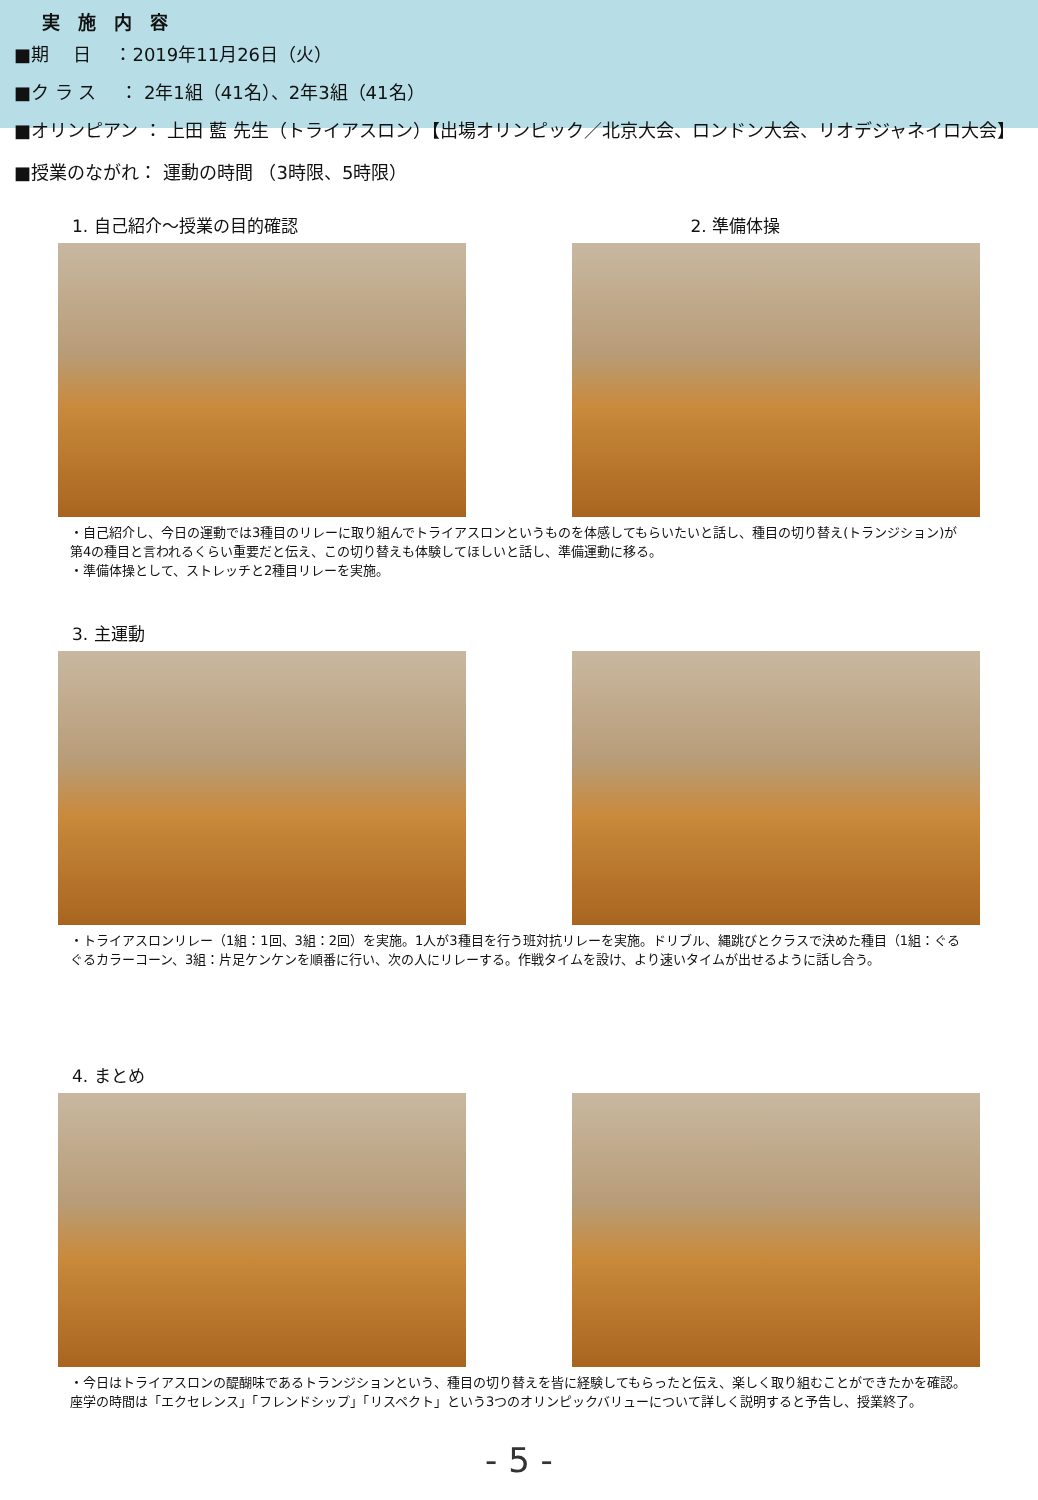実　施　内　容
■期　 日　 ：2019年11月26日（火）
■ク ラ ス　 ： 2年1組（41名）、2年3組（41名）
■オリンピアン ： 上田 藍 先生（トライアスロン）【出場オリンピック／北京大会、ロンドン大会、リオデジャネイロ大会】
■授業のながれ： 運動の時間 （3時限、5時限）
1. 自己紹介～授業の目的確認 2. 準備体操
・自己紹介し、今日の運動では3種目のリレーに取り組んでトライアスロンというものを体感してもらいたいと話し、種目の切り替え(トランジション)が第4の種目と言われるくらい重要だと伝え、この切り替えも体験してほしいと話し、準備運動に移る。
・準備体操として、ストレッチと2種目リレーを実施。
3. 主運動
・トライアスロンリレー（1組：1回、3組：2回）を実施。1人が3種目を行う班対抗リレーを実施。ドリブル、縄跳びとクラスで決めた種目（1組：ぐるぐるカラーコーン、3組：片足ケンケンを順番に行い、次の人にリレーする。作戦タイムを設け、より速いタイムが出せるように話し合う。
4. まとめ
・今日はトライアスロンの醍醐味であるトランジションという、種目の切り替えを皆に経験してもらったと伝え、楽しく取り組むことができたかを確認。座学の時間は「エクセレンス」「フレンドシップ」「リスペクト」という3つのオリンピックバリューについて詳しく説明すると予告し、授業終了。
- 5 -